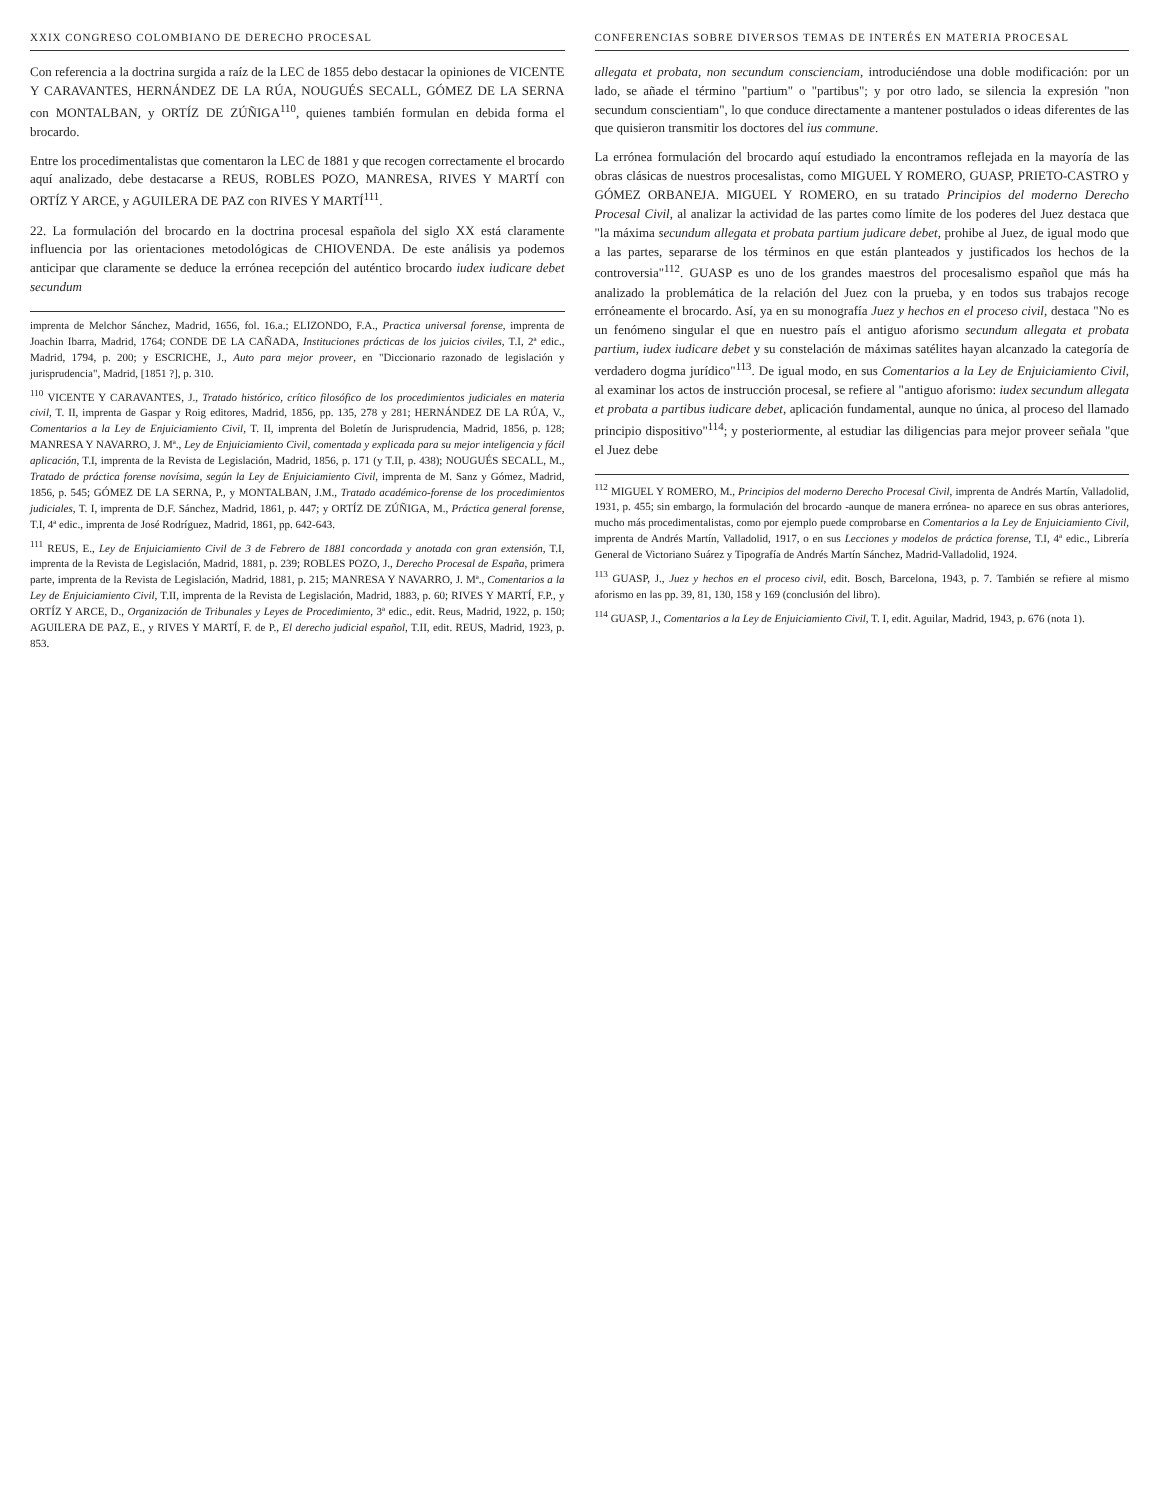XXIX CONGRESO COLOMBIANO DE DERECHO PROCESAL
Con referencia a la doctrina surgida a raíz de la LEC de 1855 debo destacar la opiniones de VICENTE Y CARAVANTES, HERNÁNDEZ DE LA RÚA, NOUGUÉS SECALL, GÓMEZ DE LA SERNA con MONTALBAN, y ORTÍZ DE ZÚÑIGA<sup>110</sup>, quienes también formulan en debida forma el brocardo.
Entre los procedimentalistas que comentaron la LEC de 1881 y que recogen correctamente el brocardo aquí analizado, debe destacarse a REUS, ROBLES POZO, MANRESA, RIVES Y MARTÍ con ORTÍZ Y ARCE, y AGUILERA DE PAZ con RIVES Y MARTÍ<sup>111</sup>.
22. La formulación del brocardo en la doctrina procesal española del siglo XX está claramente influencia por las orientaciones metodológicas de CHIOVENDA. De este análisis ya podemos anticipar que claramente se deduce la errónea recepción del auténtico brocardo iudex iudicare debet secundum
imprenta de Melchor Sánchez, Madrid, 1656, fol. 16.a.; ELIZONDO, F.A., Practica universal forense, imprenta de Joachin Ibarra, Madrid, 1764; CONDE DE LA CAÑADA, Instituciones prácticas de los juicios civiles, T.I, 2ª edic., Madrid, 1794, p. 200; y ESCRICHE, J., Auto para mejor proveer, en "Diccionario razonado de legislación y jurisprudencia", Madrid, [1851 ?], p. 310.
<sup>110</sup> VICENTE Y CARAVANTES, J., Tratado histórico, crítico filosófico de los procedimientos judiciales en materia civil, T. II, imprenta de Gaspar y Roig editores, Madrid, 1856, pp. 135, 278 y 281; HERNÁNDEZ DE LA RÚA, V., Comentarios a la Ley de Enjuiciamiento Civil, T. II, imprenta del Boletín de Jurisprudencia, Madrid, 1856, p. 128; MANRESA Y NAVARRO, J. Mª., Ley de Enjuiciamiento Civil, comentada y explicada para su mejor inteligencia y fácil aplicación, T.I, imprenta de la Revista de Legislación, Madrid, 1856, p. 171 (y T.II, p. 438); NOUGUÉS SECALL, M., Tratado de práctica forense novísima, según la Ley de Enjuiciamiento Civil, imprenta de M. Sanz y Gómez, Madrid, 1856, p. 545; GÓMEZ DE LA SERNA, P., y MONTALBAN, J.M., Tratado académico-forense de los procedimientos judiciales, T. I, imprenta de D.F. Sánchez, Madrid, 1861, p. 447; y ORTÍZ DE ZÚÑIGA, M., Práctica general forense, T.I, 4ª edic., imprenta de José Rodríguez, Madrid, 1861, pp. 642-643.
<sup>111</sup> REUS, E., Ley de Enjuiciamiento Civil de 3 de Febrero de 1881 concordada y anotada con gran extensión, T.I, imprenta de la Revista de Legislación, Madrid, 1881, p. 239; ROBLES POZO, J., Derecho Procesal de España, primera parte, imprenta de la Revista de Legislación, Madrid, 1881, p. 215; MANRESA Y NAVARRO, J. Mª., Comentarios a la Ley de Enjuiciamiento Civil, T.II, imprenta de la Revista de Legislación, Madrid, 1883, p. 60; RIVES Y MARTÍ, F.P., y ORTÍZ Y ARCE, D., Organización de Tribunales y Leyes de Procedimiento, 3ª edic., edit. Reus, Madrid, 1922, p. 150; AGUILERA DE PAZ, E., y RIVES Y MARTÍ, F. de P., El derecho judicial español, T.II, edit. REUS, Madrid, 1923, p. 853.
CONFERENCIAS SOBRE DIVERSOS TEMAS DE INTERÉS EN MATERIA PROCESAL
allegata et probata, non secundum conscienciam, introduciéndose una doble modificación: por un lado, se añade el término "partium" o "partibus"; y por otro lado, se silencia la expresión "non secundum conscientiam", lo que conduce directamente a mantener postulados o ideas diferentes de las que quisieron transmitir los doctores del ius commune.
La errónea formulación del brocardo aquí estudiado la encontramos reflejada en la mayoría de las obras clásicas de nuestros procesalistas, como MIGUEL Y ROMERO, GUASP, PRIETO-CASTRO y GÓMEZ ORBANEJA. MIGUEL Y ROMERO, en su tratado Principios del moderno Derecho Procesal Civil, al analizar la actividad de las partes como límite de los poderes del Juez destaca que "la máxima secundum allegata et probata partium judicare debet, prohibe al Juez, de igual modo que a las partes, separarse de los términos en que están planteados y justificados los hechos de la controversia"<sup>112</sup>. GUASP es uno de los grandes maestros del procesalismo español que más ha analizado la problemática de la relación del Juez con la prueba, y en todos sus trabajos recoge erróneamente el brocardo. Así, ya en su monografía Juez y hechos en el proceso civil, destaca "No es un fenómeno singular el que en nuestro país el antiguo aforismo secundum allegata et probata partium, iudex iudicare debet y su constelación de máximas satélites hayan alcanzado la categoría de verdadero dogma jurídico"<sup>113</sup>. De igual modo, en sus Comentarios a la Ley de Enjuiciamiento Civil, al examinar los actos de instrucción procesal, se refiere al "antiguo aforismo: iudex secundum allegata et probata a partibus iudicare debet, aplicación fundamental, aunque no única, al proceso del llamado principio dispositivo"<sup>114</sup>; y posteriormente, al estudiar las diligencias para mejor proveer señala "que el Juez debe
<sup>112</sup> MIGUEL Y ROMERO, M., Principios del moderno Derecho Procesal Civil, imprenta de Andrés Martín, Valladolid, 1931, p. 455; sin embargo, la formulación del brocardo -aunque de manera errónea- no aparece en sus obras anteriores, mucho más procedimentalistas, como por ejemplo puede comprobarse en Comentarios a la Ley de Enjuiciamiento Civil, imprenta de Andrés Martín, Valladolid, 1917, o en sus Lecciones y modelos de práctica forense, T.I, 4ª edic., Librería General de Victoriano Suárez y Tipografía de Andrés Martín Sánchez, Madrid-Valladolid, 1924.
<sup>113</sup> GUASP, J., Juez y hechos en el proceso civil, edit. Bosch, Barcelona, 1943, p. 7. También se refiere al mismo aforismo en las pp. 39, 81, 130, 158 y 169 (conclusión del libro).
<sup>114</sup> GUASP, J., Comentarios a la Ley de Enjuiciamiento Civil, T. I, edit. Aguilar, Madrid, 1943, p. 676 (nota 1).